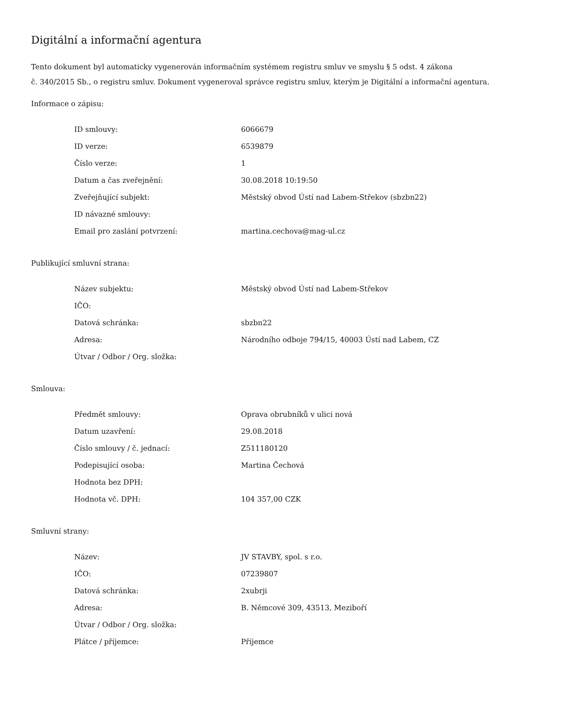Digitální a informační agentura
Tento dokument byl automaticky vygenerován informačním systémem registru smluv ve smyslu § 5 odst. 4 zákona
č. 340/2015 Sb., o registru smluv. Dokument vygeneroval správce registru smluv, kterým je Digitální a informační agentura.
Informace o zápisu:
| ID smlouvy: | 6066679 |
| ID verze: | 6539879 |
| Číslo verze: | 1 |
| Datum a čas zveřejnění: | 30.08.2018 10:19:50 |
| Zveřejňující subjekt: | Městský obvod Ústí nad Labem-Střekov (sbzbn22) |
| ID návazné smlouvy: | |
| Email pro zaslání potvrzení: | martina.cechova@mag-ul.cz |
Publikující smluvní strana:
| Název subjektu: | Městský obvod Ústí nad Labem-Střekov |
| IČO: | |
| Datová schránka: | sbzbn22 |
| Adresa: | Národního odboje 794/15, 40003 Ústí nad Labem, CZ |
| Útvar / Odbor / Org. složka: | |
Smlouva:
| Předmět smlouvy: | Oprava obrubníků v ulici nová |
| Datum uzavření: | 29.08.2018 |
| Číslo smlouvy / č. jednací: | Z511180120 |
| Podepisující osoba: | Martina Čechová |
| Hodnota bez DPH: | |
| Hodnota vč. DPH: | 104 357,00 CZK |
Smluvní strany:
| Název: | JV STAVBY, spol. s r.o. |
| IČO: | 07239807 |
| Datová schránka: | 2xubrji |
| Adresa: | B. Němcové 309, 43513, Meziboří |
| Útvar / Odbor / Org. složka: | |
| Plátce / příjemce: | Příjemce |